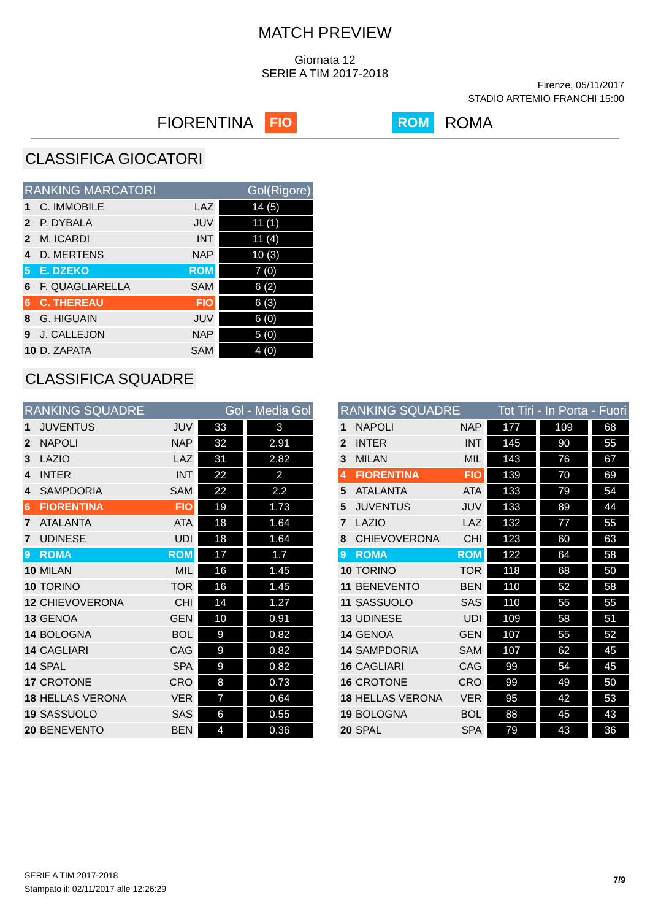MATCH PREVIEW
Giornata 12
SERIE A TIM 2017-2018
Firenze, 05/11/2017
STADIO ARTEMIO FRANCHI 15:00
FIORENTINA FIO ROM ROMA
CLASSIFICA GIOCATORI
| RANKING MARCATORI | | | Gol(Rigore) |
| --- | --- | --- | --- |
| 1 | C. IMMOBILE | LAZ | 14 (5) |
| 2 | P. DYBALA | JUV | 11 (1) |
| 2 | M. ICARDI | INT | 11 (4) |
| 4 | D. MERTENS | NAP | 10 (3) |
| 5 | E. DZEKO | ROM | 7 (0) |
| 6 | F. QUAGLIARELLA | SAM | 6 (2) |
| 6 | C. THEREAU | FIO | 6 (3) |
| 8 | G. HIGUAIN | JUV | 6 (0) |
| 9 | J. CALLEJON | NAP | 5 (0) |
| 10 | D. ZAPATA | SAM | 4 (0) |
CLASSIFICA SQUADRE
| RANKING SQUADRE | | | Gol - Media Gol | |
| --- | --- | --- | --- | --- |
| 1 | JUVENTUS | JUV | 33 | 3 |
| 2 | NAPOLI | NAP | 32 | 2.91 |
| 3 | LAZIO | LAZ | 31 | 2.82 |
| 4 | INTER | INT | 22 | 2 |
| 4 | SAMPDORIA | SAM | 22 | 2.2 |
| 6 | FIORENTINA | FIO | 19 | 1.73 |
| 7 | ATALANTA | ATA | 18 | 1.64 |
| 7 | UDINESE | UDI | 18 | 1.64 |
| 9 | ROMA | ROM | 17 | 1.7 |
| 10 | MILAN | MIL | 16 | 1.45 |
| 10 | TORINO | TOR | 16 | 1.45 |
| 12 | CHIEVOVERONA | CHI | 14 | 1.27 |
| 13 | GENOA | GEN | 10 | 0.91 |
| 14 | BOLOGNA | BOL | 9 | 0.82 |
| 14 | CAGLIARI | CAG | 9 | 0.82 |
| 14 | SPAL | SPA | 9 | 0.82 |
| 17 | CROTONE | CRO | 8 | 0.73 |
| 18 | HELLAS VERONA | VER | 7 | 0.64 |
| 19 | SASSUOLO | SAS | 6 | 0.55 |
| 20 | BENEVENTO | BEN | 4 | 0.36 |
| RANKING SQUADRE | | | Tot Tiri - In Porta - Fuori | | |
| --- | --- | --- | --- | --- | --- |
| 1 | NAPOLI | NAP | 177 | 109 | 68 |
| 2 | INTER | INT | 145 | 90 | 55 |
| 3 | MILAN | MIL | 143 | 76 | 67 |
| 4 | FIORENTINA | FIO | 139 | 70 | 69 |
| 5 | ATALANTA | ATA | 133 | 79 | 54 |
| 5 | JUVENTUS | JUV | 133 | 89 | 44 |
| 7 | LAZIO | LAZ | 132 | 77 | 55 |
| 8 | CHIEVOVERONA | CHI | 123 | 60 | 63 |
| 9 | ROMA | ROM | 122 | 64 | 58 |
| 10 | TORINO | TOR | 118 | 68 | 50 |
| 11 | BENEVENTO | BEN | 110 | 52 | 58 |
| 11 | SASSUOLO | SAS | 110 | 55 | 55 |
| 13 | UDINESE | UDI | 109 | 58 | 51 |
| 14 | GENOA | GEN | 107 | 55 | 52 |
| 14 | SAMPDORIA | SAM | 107 | 62 | 45 |
| 16 | CAGLIARI | CAG | 99 | 54 | 45 |
| 16 | CROTONE | CRO | 99 | 49 | 50 |
| 18 | HELLAS VERONA | VER | 95 | 42 | 53 |
| 19 | BOLOGNA | BOL | 88 | 45 | 43 |
| 20 | SPAL | SPA | 79 | 43 | 36 |
SERIE A TIM 2017-2018
Stampato il: 02/11/2017 alle 12:26:29
7/9